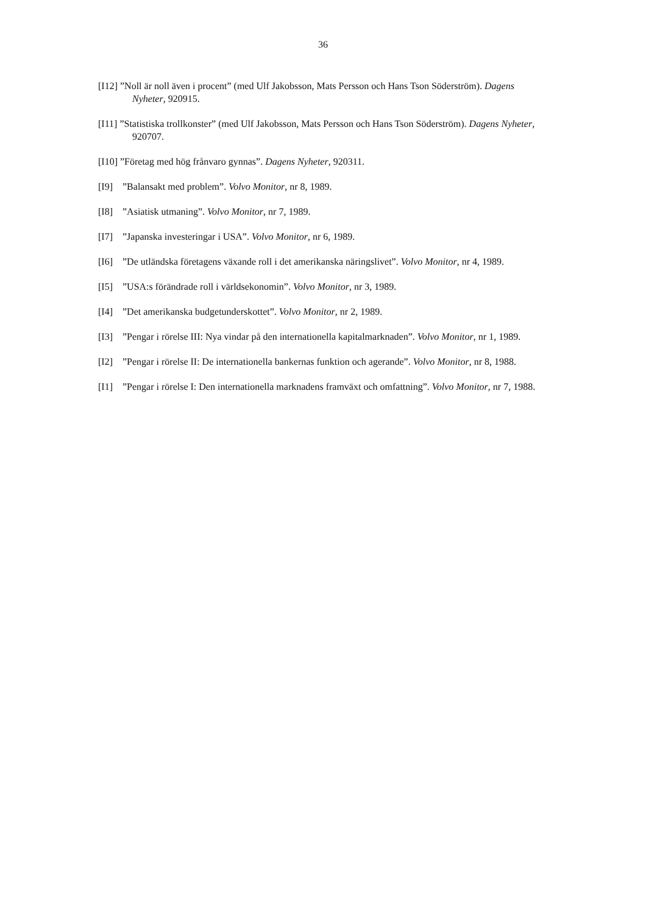36
[I12] ”Noll är noll även i procent” (med Ulf Jakobsson, Mats Persson och Hans Tson Söderström). Dagens Nyheter, 920915.
[I11] ”Statistiska trollkonster” (med Ulf Jakobsson, Mats Persson och Hans Tson Söderström). Dagens Nyheter, 920707.
[I10] ”Företag med hög frånvaro gynnas”. Dagens Nyheter, 920311.
[I9]”Balansakt med problem”. Volvo Monitor, nr 8, 1989.
[I8]”Asiatisk utmaning”. Volvo Monitor, nr 7, 1989.
[I7]”Japanska investeringar i USA”. Volvo Monitor, nr 6, 1989.
[I6]”De utländska företagens växande roll i det amerikanska näringslivet”. Volvo Monitor, nr 4, 1989.
[I5]”USA:s förändrade roll i världsekonomin”. Volvo Monitor, nr 3, 1989.
[I4]”Det amerikanska budgetunderskottet”. Volvo Monitor, nr 2, 1989.
[I3]”Pengar i rörelse III: Nya vindar på den internationella kapitalmarknaden”. Volvo Monitor, nr 1, 1989.
[I2]”Pengar i rörelse II: De internationella bankernas funktion och agerande”. Volvo Monitor, nr 8, 1988.
[I1]”Pengar i rörelse I: Den internationella marknadens framväxt och omfattning”. Volvo Monitor, nr 7, 1988.